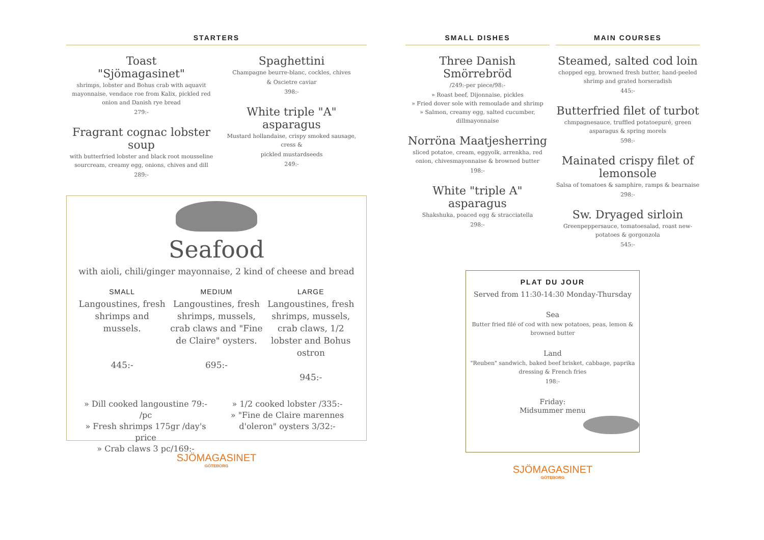STARTERS
Toast
"Sjömagasinet"
shrimps, lobster and Bohus crab with aquavit mayonnaise, vendace roe from Kalix, pickled red onion and Danish rye bread
279:-
Fragrant cognac lobster soup
with butterfried lobster and black root mousseline sourcream, creamy egg, onions, chives and dill
289:-
Spaghettini
Champagne beurre-blanc, cockles, chives
& Oscietre caviar
398:-
White triple "A" asparagus
Mustard hollandaise, crispy smoked sausage, cress &
pickled mustardseeds
249:-
Seafood
with aioli, chili/ginger mayonnaise, 2 kind of cheese and bread
SMALL
Langoustines, fresh shrimps and mussels.
445:-
MEDIUM
Langoustines, fresh shrimps, mussels, crab claws and "Fine de Claire" oysters.
695:-
LARGE
Langoustines, fresh shrimps, mussels, crab claws, 1/2 lobster and Bohus ostron
945:-
» Dill cooked langoustine 79:- /pc
» Fresh shrimps 175gr /day's price
» Crab claws 3 pc/169:-
» 1/2 cooked lobster /335:-
» "Fine de Claire marennes d'oleron" oysters 3/32:-
SJÖMAGASINET
GÖTEBORG
SMALL DISHES
Three Danish Smörrebröd
/249:-per piece/98:-
» Roast beef, Dijonnaise, pickles
» Fried dover sole with remoulade and shrimp
» Salmon, creamy egg, salted cucumber, dillmayonnaise
Norröna Maatjesherring
sliced potatoe, cream, eggyolk, arrenkha, red onion, chivesmayonnaise & browned butter
198:-
White "triple A" asparagus
Shakshuka, poaced egg & stracciatella
298:-
MAIN COURSES
Steamed, salted cod loin
chopped egg, browned fresh butter, hand-peeled shrimp and grated horseradish
445:-
Butterfried filet of turbot
chmpagnesauce, truffled potatoepuré, green asparagus & spring morels
598:-
Mainated crispy filet of lemonsole
Salsa of tomatoes & samphire, ramps & bearnaise
298:-
Sw. Dryaged sirloin
Greenpeppersauce, tomatoesalad, roast new-potatoes & gorgonzola
545:-
PLAT DU JOUR
Served from 11:30-14:30 Monday-Thursday
Sea
Butter fried filé of cod with new potatoes, peas, lemon & browned butter
Land
"Reuben" sandwich, baked beef brisket, cabbage, paprika dressing & French fries
198:-
Friday:
Midsummer menu
SJÖMAGASINET
GÖTEBORG